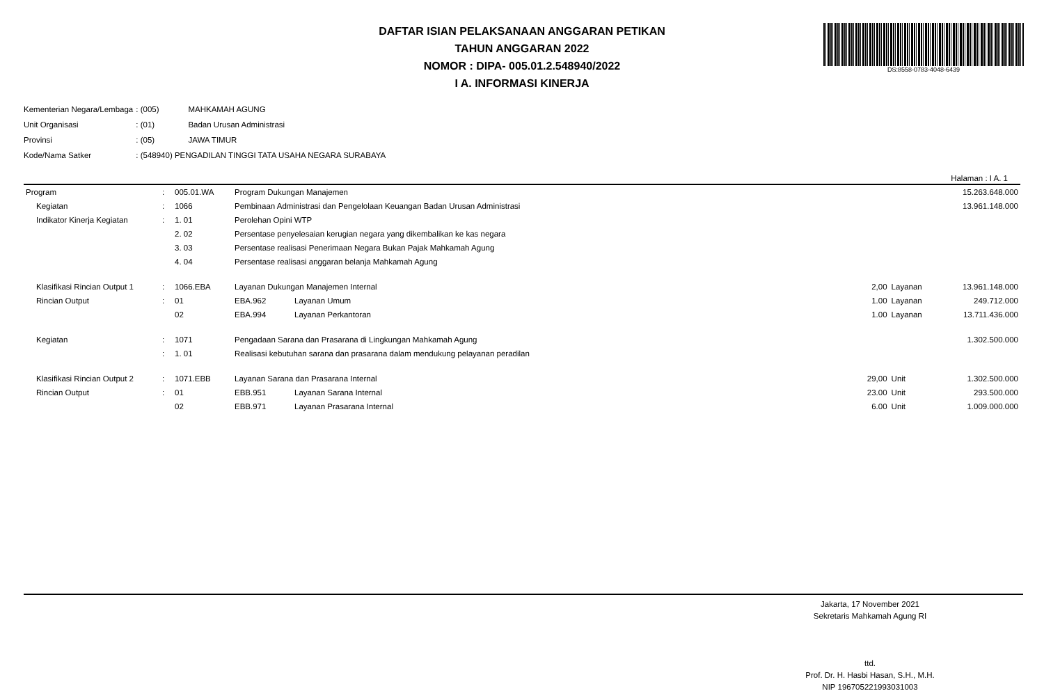DAFTAR ISIAN PELAKSANAAN ANGGARAN PETIKAN
TAHUN ANGGARAN 2022
NOMOR : DIPA- 005.01.2.548940/2022
I A. INFORMASI KINERJA
DS:8558-0783-4048-6439
| Kementerian Negara/Lembaga | : (005) | MAHKAMAH AGUNG |
| Unit Organisasi | : (01) | Badan Urusan Administrasi |
| Provinsi | : (05) | JAWA TIMUR |
| Kode/Nama Satker | : (548940) PENGADILAN TINGGI TATA USAHA NEGARA SURABAYA | |
Halaman : I A. 1
| Program | : | 005.01.WA | Program Dukungan Manajemen | | | | 15.263.648.000 |
| Kegiatan | : | 1066 | Pembinaan Administrasi dan Pengelolaan Keuangan Badan Urusan Administrasi | | | | 13.961.148.000 |
| Indikator Kinerja Kegiatan | : | 1. 01 | Perolehan Opini WTP | | | | |
| | | 2. 02 | Persentase penyelesaian kerugian negara yang dikembalikan ke kas negara | | | | |
| | | 3. 03 | Persentase realisasi Penerimaan Negara Bukan Pajak Mahkamah Agung | | | | |
| | | 4. 04 | Persentase realisasi anggaran belanja Mahkamah Agung | | | | |
| Klasifikasi Rincian Output 1 | : | 1066.EBA | Layanan Dukungan Manajemen Internal | | 2,00 | Layanan | 13.961.148.000 |
| Rincian Output | : | 01 | EBA.962 | Layanan Umum | 1.00 | Layanan | 249.712.000 |
| | | 02 | EBA.994 | Layanan Perkantoran | 1.00 | Layanan | 13.711.436.000 |
| Kegiatan | : | 1071 | Pengadaan Sarana dan Prasarana di Lingkungan Mahkamah Agung | | | | 1.302.500.000 |
| | : | 1. 01 | Realisasi kebutuhan sarana dan prasarana dalam mendukung pelayanan peradilan | | | | |
| Klasifikasi Rincian Output 2 | : | 1071.EBB | Layanan Sarana dan Prasarana Internal | | 29,00 | Unit | 1.302.500.000 |
| Rincian Output | : | 01 | EBB.951 | Layanan Sarana Internal | 23.00 | Unit | 293.500.000 |
| | | 02 | EBB.971 | Layanan Prasarana Internal | 6.00 | Unit | 1.009.000.000 |
Jakarta, 17 November 2021
Sekretaris Mahkamah Agung RI
ttd.
Prof. Dr. H. Hasbi Hasan, S.H., M.H.
NIP 196705221993031003